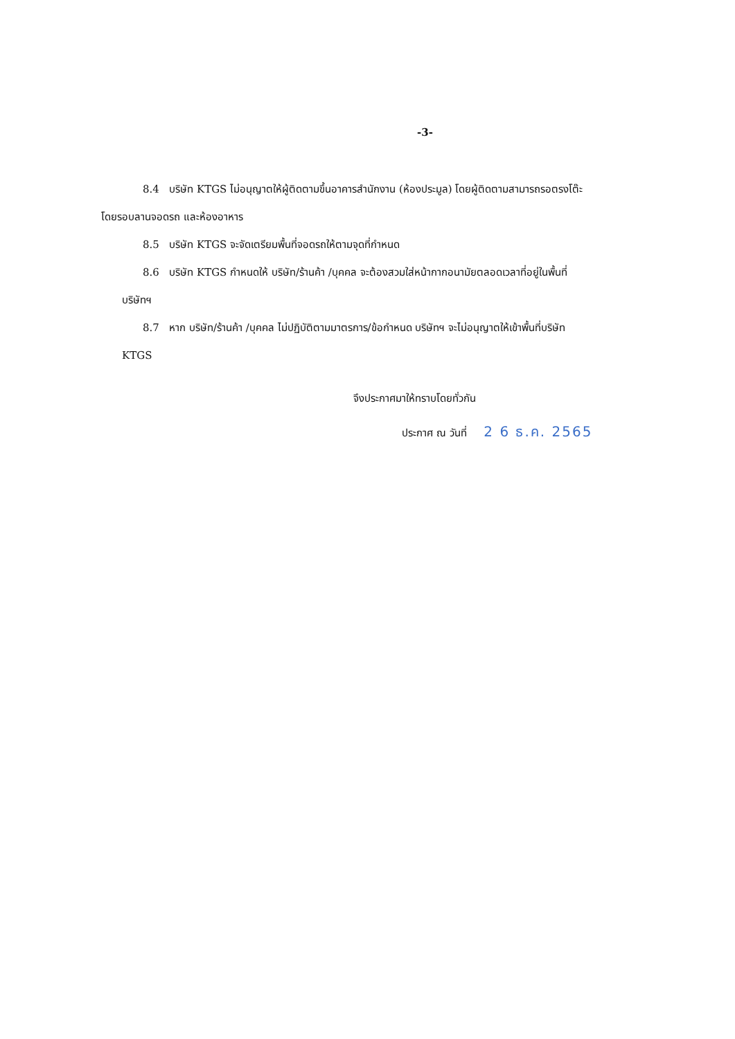-3-
8.4 บริษัท KTGS ไม่อนุญาตให้ผู้ติดตามขึ้นอาคารสำนักงาน (ห้องประมูล) โดยผู้ติดตามสามารถรอตรงโต๊ะ
โดยรอบลานจอดรถ และห้องอาหาร
8.5 บริษัท KTGS จะจัดเตรียมพื้นที่จอดรถให้ตามจุดที่กำหนด
8.6 บริษัท KTGS กำหนดให้ บริษัท/ร้านค้า /บุคคล จะต้องสวมใส่หน้ากากอนามัยตลอดเวลาที่อยู่ในพื้นที่
บริษัทฯ
8.7 หาก บริษัท/ร้านค้า /บุคคล ไม่ปฏิบัติตามมาตรการ/ข้อกำหนด บริษัทฯ จะไม่อนุญาตให้เข้าพื้นที่บริษัท
KTGS
จึงประกาศมาให้ทราบโดยทั่วกัน
ประกาศ ณ วันที่ 2 6 ธ.ค. 2565